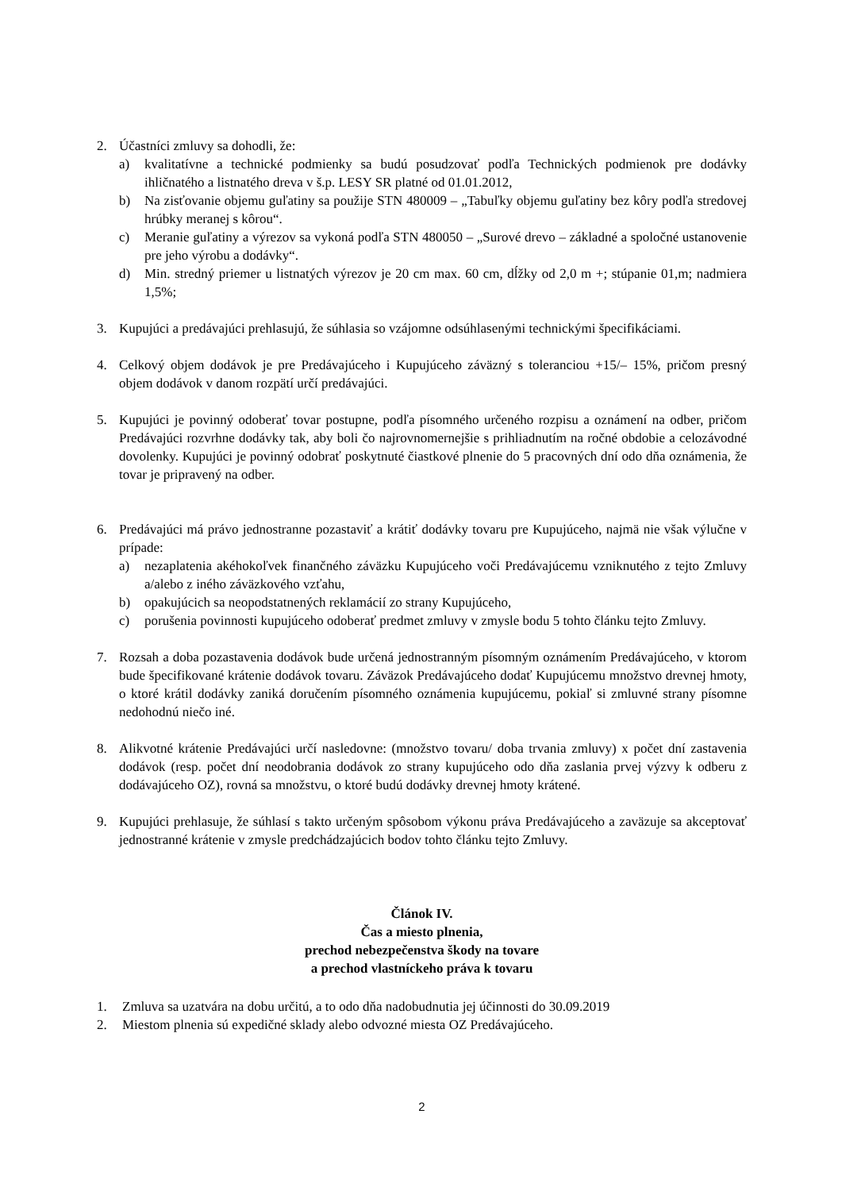2. Účastníci zmluvy sa dohodli, že:
a) kvalitatívne a technické podmienky sa budú posudzovať podľa Technických podmienok pre dodávky ihličnatého a listnatého dreva v š.p. LESY SR platné od 01.01.2012,
b) Na zisťovanie objemu guľatiny sa použije STN 480009 – „Tabuľky objemu guľatiny bez kôry podľa stredovej hrúbky meranej s kôrou“.
c) Meranie guľatiny a výrezov sa vykoná podľa STN 480050 – „Surové drevo – základné a spoločné ustanovenie pre jeho výrobu a dodávky“.
d) Min. stredný priemer u listnatých výrezov je 20 cm max. 60 cm, dĺžky od 2,0 m +; stúpanie 01,m; nadmiera 1,5%;
3. Kupujúci a predávajúci prehlasujú, že súhlasia so vzájomne odsúhlasenými technickými špecifikáciami.
4. Celkový objem dodávok je pre Predávajúceho i Kupujúceho záväzný s toleranciou +15/– 15%, pričom presný objem dodávok v danom rozpätí určí predávajúci.
5. Kupujúci je povinný odoberať tovar postupne, podľa písomného určeného rozpisu a oznámení na odber, pričom Predávajúci rozvrhne dodávky tak, aby boli čo najrovnomernejšie s prihliadnutím na ročné obdobie a celozávodné dovolenky. Kupujúci je povinný odobrať poskytnuté čiastkové plnenie do 5 pracovných dní odo dňa oznámenia, že tovar je pripravený na odber.
6. Predávajúci má právo jednostranne pozastaviť a krátiť dodávky tovaru pre Kupujúceho, najmä nie však výlučne v prípade:
a) nezaplatenia akéhokoľvek finančného záväzku Kupujúceho voči Predávajúcemu vzniknutého z tejto Zmluvy a/alebo z iného záväzkového vzťahu,
b) opakujúcich sa neopodstatnených reklamácií zo strany Kupujúceho,
c) porušenia povinnosti kupujúceho odoberať predmet zmluvy v zmysle bodu 5 tohto článku tejto Zmluvy.
7. Rozsah a doba pozastavenia dodávok bude určená jednostranným písomným oznámením Predávajúceho, v ktorom bude špecifikované krátenie dodávok tovaru. Záväzok Predávajúceho dodať Kupujúcemu množstvo drevnej hmoty, o ktoré krátil dodávky zaniká doručením písomného oznámenia kupujúcemu, pokiaľ si zmluvné strany písomne nedohodnú niečo iné.
8. Alikvotné krátenie Predávajúci určí nasledovne: (množstvo tovaru/ doba trvania zmluvy) x počet dní zastavenia dodávok (resp. počet dní neodobrania dodávok zo strany kupujúceho odo dňa zaslania prvej výzvy k odberu z dodávajúceho OZ), rovná sa množstvu, o ktoré budú dodávky drevnej hmoty krátené.
9. Kupujúci prehlasuje, že súhlasí s takto určeným spôsobom výkonu práva Predávajúceho a zaväzuje sa akceptovať jednostranné krátenie v zmysle predchádzajúcich bodov tohto článku tejto Zmluvy.
Článok IV.
Čas a miesto plnenia,
prechod nebezpečenstva škody na tovare
a prechod vlastníckeho práva k tovaru
1. Zmluva sa uzatvára na dobu určitú, a to odo dňa nadobudnutia jej účinnosti do 30.09.2019
2. Miestom plnenia sú expedičné sklady alebo odvozné miesta OZ Predávajúceho.
2